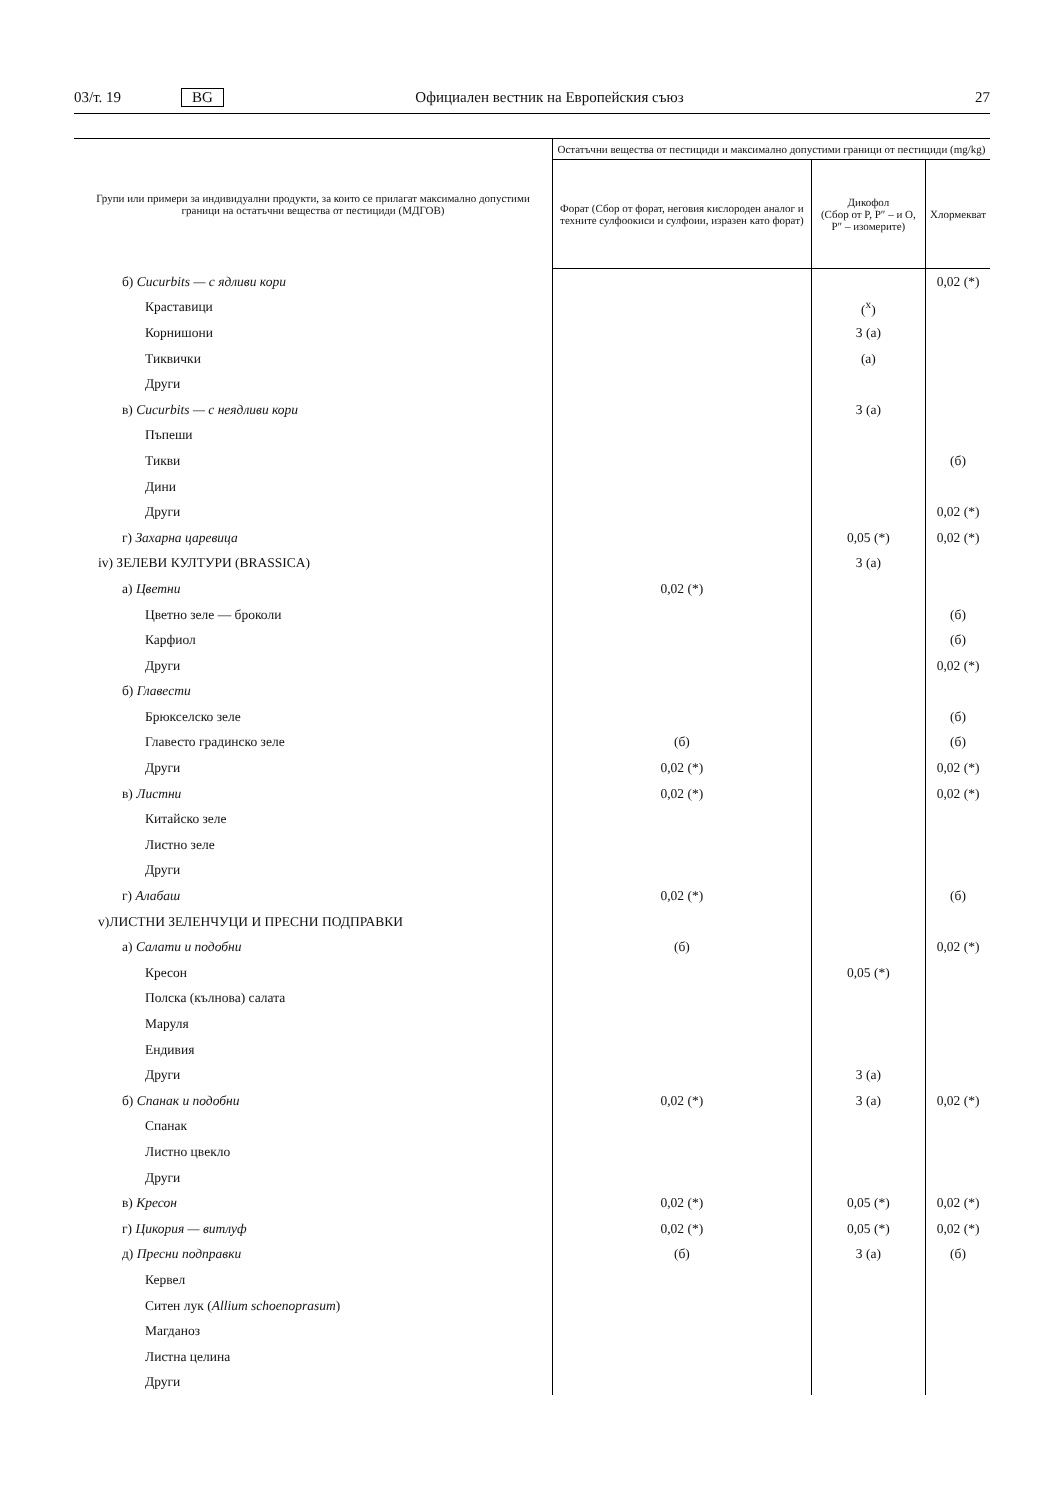03/т. 19 BG Официален вестник на Европейския съюз 27
| Групи или примери за индивидуални продукти, за които се прилагат максимално допустими граници на остатъчни вещества от пестициди (МДГОВ) | Остатъчни вещества от пестициди и максимално допустими граници от пестициди (mg/kg) | | |
| --- | --- | --- | --- |
| | Форат (Сбор от форат, неговия кислороден аналог и техните сулфоокиси и сулфоии, изразен като форат) | Дикофол (Сбор от P, P″ – и O, P″ – изомерите) | Хлормекват |
| б) Cucurbits — с ядливи кори | | | 0,02 (*) |
| Краставици | | (<sup>x</sup>) | |
| Корнишони | | 3 (a) | |
| Тиквички | | (a) | |
| Други | | | |
| в) Cucurbits — с неядливи кори | | 3 (a) | |
| Пъпеши | | | |
| Тикви | | | (б) |
| Дини | | | |
| Други | | | 0,02 (*) |
| г) Захарна царевица | | 0,05 (*) | 0,02 (*) |
| iv) ЗЕЛЕВИ КУЛТУРИ (BRASSICA) | | 3 (a) | |
| а) Цветни | 0,02 (*) | | |
| Цветно зеле — броколи | | | (б) |
| Карфиол | | | (б) |
| Други | | | 0,02 (*) |
| б) Главести | | | |
| Брюкселско зеле | | | (б) |
| Главесто градинско зеле | (б) | | (б) |
| Други | 0,02 (*) | | 0,02 (*) |
| в) Листни | 0,02 (*) | | 0,02 (*) |
| Китайско зеле | | | |
| Листно зеле | | | |
| Други | | | |
| г) Алабаш | 0,02 (*) | | (б) |
| v)ЛИСТНИ ЗЕЛЕНЧУЦИ И ПРЕСНИ ПОДПРАВКИ | | | |
| а) Салати и подобни | (б) | | 0,02 (*) |
| Кресон | | 0,05 (*) | |
| Полска (кълнова) салата | | | |
| Маруля | | | |
| Ендивия | | | |
| Други | | 3 (a) | |
| б) Спанак и подобни | 0,02 (*) | 3 (a) | 0,02 (*) |
| Спанак | | | |
| Листно цвекло | | | |
| Други | | | |
| в) Кресон | 0,02 (*) | 0,05 (*) | 0,02 (*) |
| г) Цикория — витлуф | 0,02 (*) | 0,05 (*) | 0,02 (*) |
| д) Пресни подправки | (б) | 3 (a) | (б) |
| Кервел | | | |
| Ситен лук ( Allium schoenoprasum ) | | | |
| Магданоз | | | |
| Листна целина | | | |
| Други | | | |